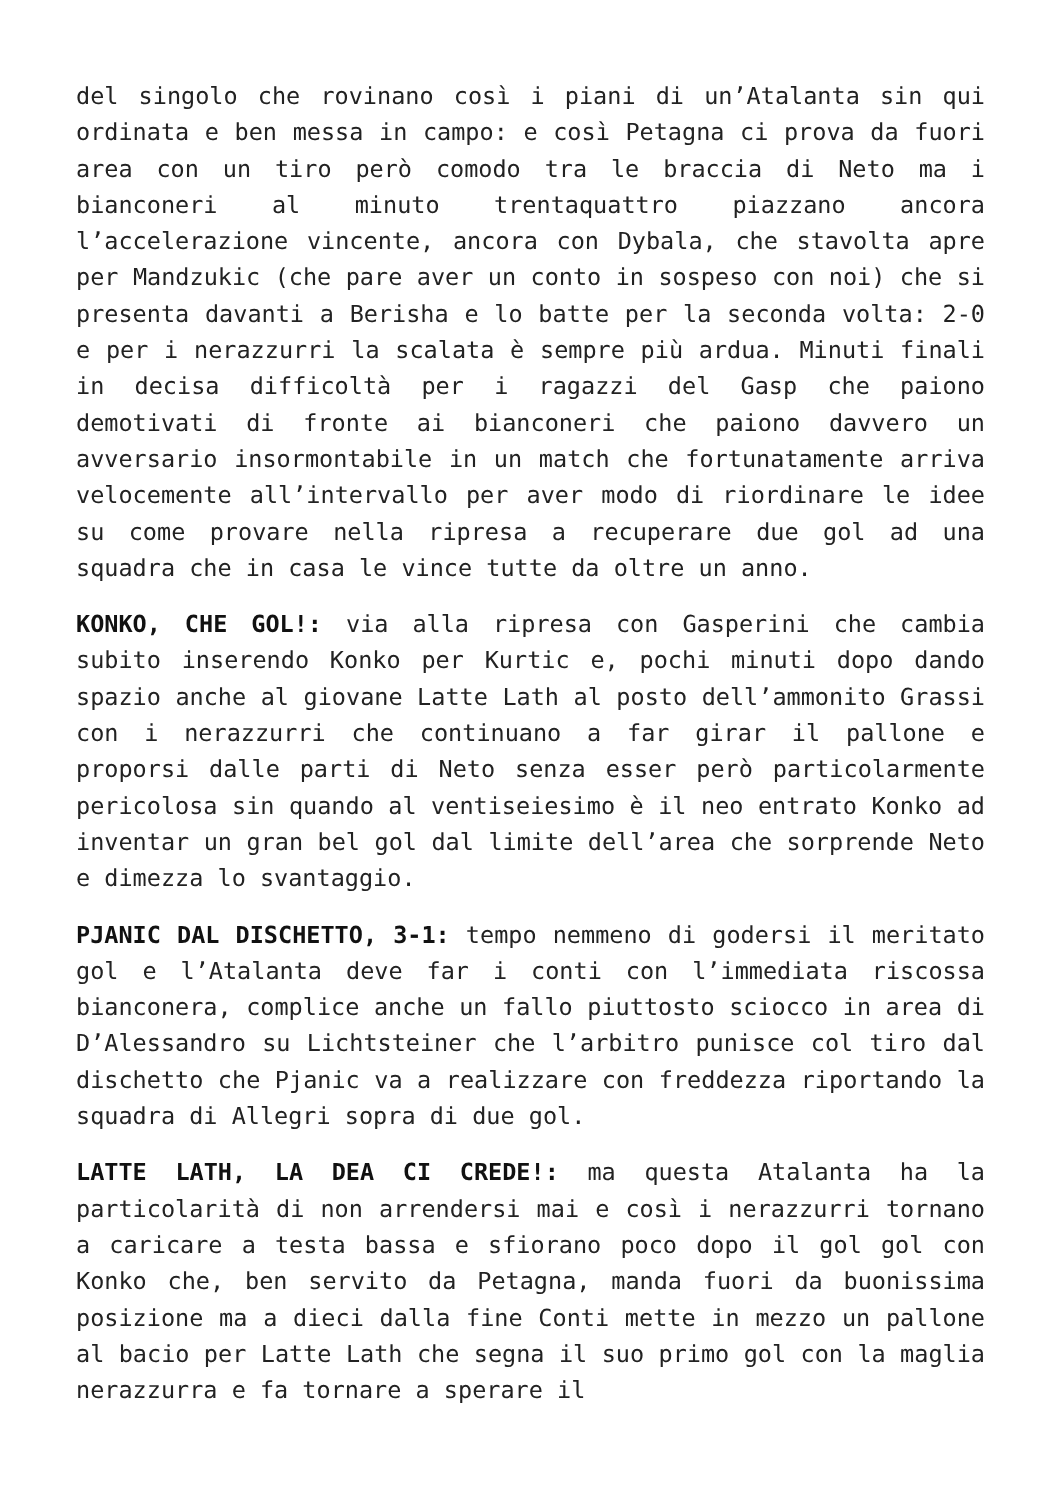del singolo che rovinano così i piani di un’Atalanta sin qui ordinata e ben messa in campo: e così Petagna ci prova da fuori area con un tiro però comodo tra le braccia di Neto ma i bianconeri al minuto trentaquattro piazzano ancora l’accelerazione vincente, ancora con Dybala, che stavolta apre per Mandzukic (che pare aver un conto in sospeso con noi) che si presenta davanti a Berisha e lo batte per la seconda volta: 2-0 e per i nerazzurri la scalata è sempre più ardua. Minuti finali in decisa difficoltà per i ragazzi del Gasp che paiono demotivati di fronte ai bianconeri che paiono davvero un avversario insormontabile in un match che fortunatamente arriva velocemente all’intervallo per aver modo di riordinare le idee su come provare nella ripresa a recuperare due gol ad una squadra che in casa le vince tutte da oltre un anno.
KONKO, CHE GOL!: via alla ripresa con Gasperini che cambia subito inserendo Konko per Kurtic e, pochi minuti dopo dando spazio anche al giovane Latte Lath al posto dell’ammonito Grassi con i nerazzurri che continuano a far girar il pallone e proporsi dalle parti di Neto senza esser però particolarmente pericolosa sin quando al ventiseiesimo è il neo entrato Konko ad inventar un gran bel gol dal limite dell’area che sorprende Neto e dimezza lo svantaggio.
PJANIC DAL DISCHETTO, 3-1: tempo nemmeno di godersi il meritato gol e l’Atalanta deve far i conti con l’immediata riscossa bianconera, complice anche un fallo piuttosto sciocco in area di D’Alessandro su Lichtsteiner che l’arbitro punisce col tiro dal dischetto che Pjanic va a realizzare con freddezza riportando la squadra di Allegri sopra di due gol.
LATTE LATH, LA DEA CI CREDE!: ma questa Atalanta ha la particolarità di non arrendersi mai e così i nerazzurri tornano a caricare a testa bassa e sfiorano poco dopo il gol gol con Konko che, ben servito da Petagna, manda fuori da buonissima posizione ma a dieci dalla fine Conti mette in mezzo un pallone al bacio per Latte Lath che segna il suo primo gol con la maglia nerazzurra e fa tornare a sperare il